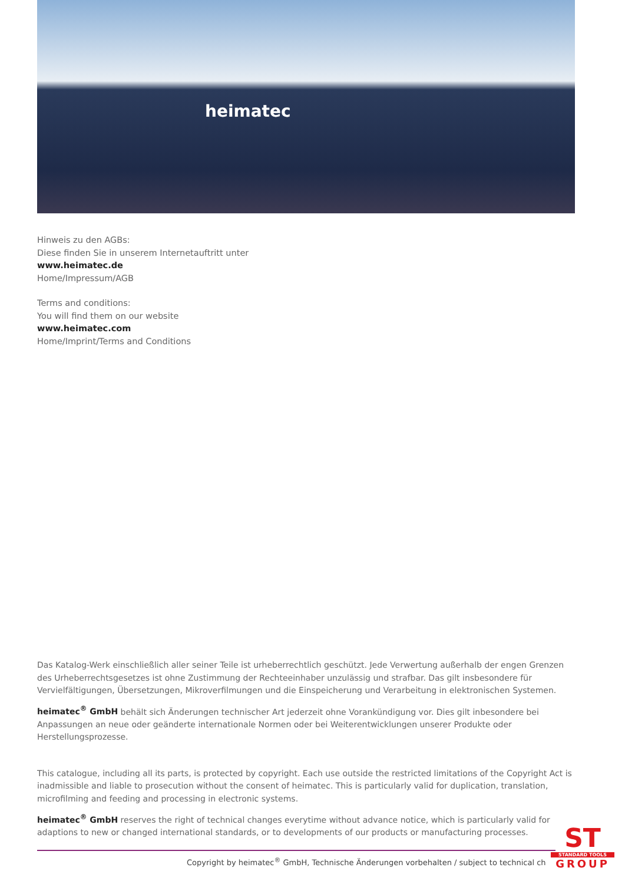heimatec
Hinweis zu den AGBs:
Diese finden Sie in unserem Internetauftritt unter
www.heimatec.de
Home/Impressum/AGB
Terms and conditions:
You will find them on our website
www.heimatec.com
Home/Imprint/Terms and Conditions
Das Katalog-Werk einschließlich aller seiner Teile ist urheberrechtlich geschützt. Jede Verwertung außerhalb der engen Grenzen des Urheberrechtsgesetzes ist ohne Zustimmung der Rechteeinhaber unzulässig und strafbar. Das gilt insbesondere für Vervielfältigungen, Übersetzungen, Mikroverfilmungen und die Einspeicherung und Verarbeitung in elektronischen Systemen.
heimatec<sup>®</sup> GmbH behält sich Änderungen technischer Art jederzeit ohne Vorankündigung vor. Dies gilt inbesondere bei Anpassungen an neue oder geänderte internationale Normen oder bei Weiterentwicklungen unserer Produkte oder Herstellungsprozesse.
This catalogue, including all its parts, is protected by copyright. Each use outside the restricted limitations of the Copyright Act is inadmissible and liable to prosecution without the consent of heimatec. This is particularly valid for duplication, translation, microfilming and feeding and processing in electronic systems.
heimatec<sup>®</sup> GmbH reserves the right of technical changes everytime without advance notice, which is particularly valid for adaptions to new or changed international standards, or to developments of our products or manufacturing processes.
Copyright by heimatec<sup>®</sup> GmbH, Technische Änderungen vorbehalten / subject to technical ch
ST
STANDARD TOOLS
GROUP